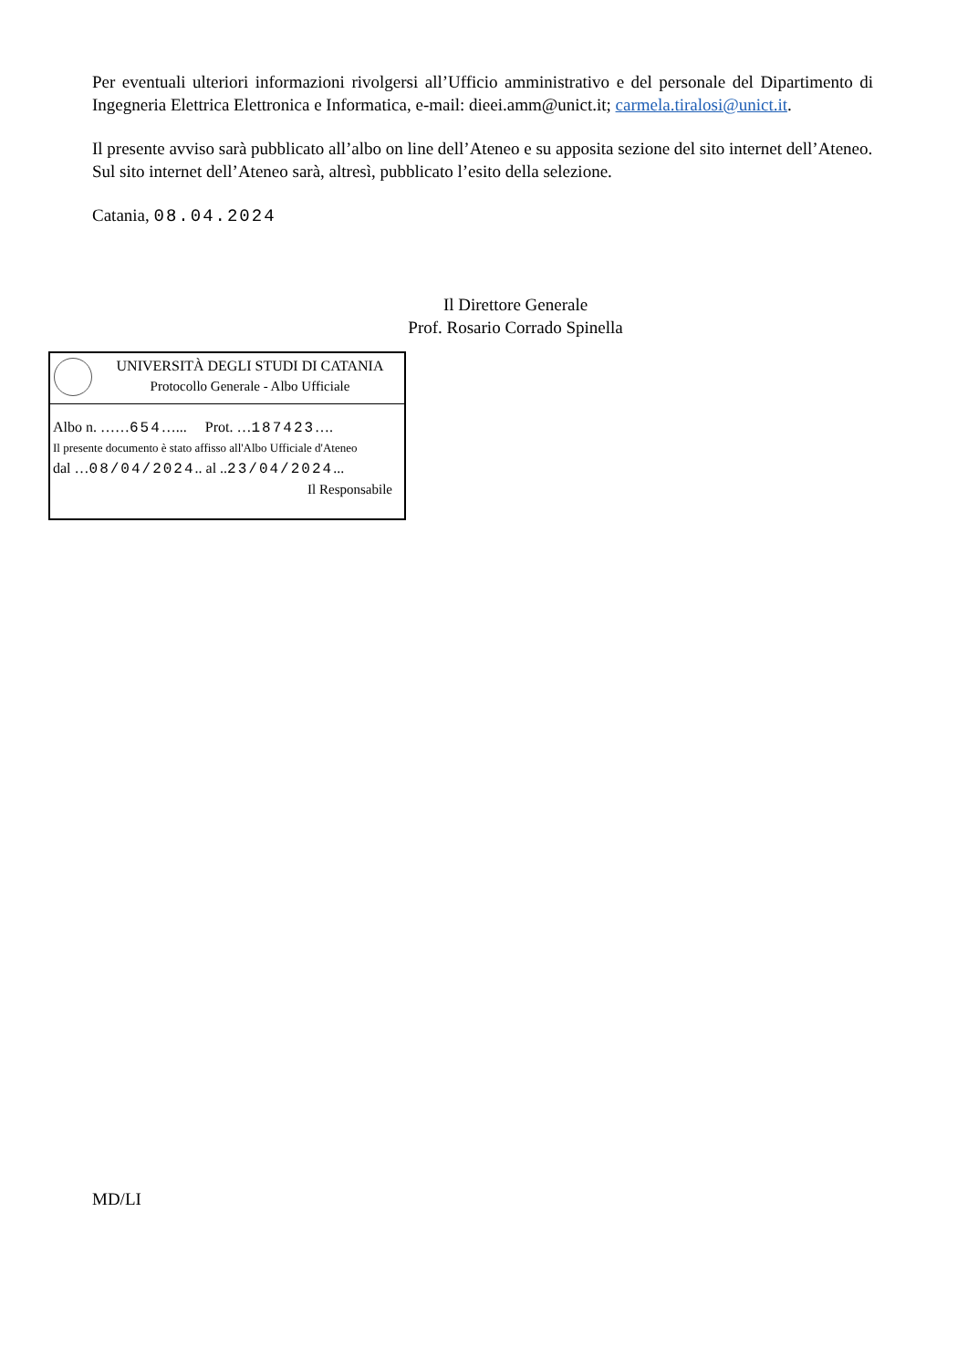Per eventuali ulteriori informazioni rivolgersi all’Ufficio amministrativo e del personale del Dipartimento di Ingegneria Elettrica Elettronica e Informatica, e-mail: dieei.amm@unict.it; carmela.tiralosi@unict.it.
Il presente avviso sarà pubblicato all’albo on line dell’Ateneo e su apposita sezione del sito internet dell’Ateneo.
Sul sito internet dell’Ateneo sarà, altresì, pubblicato l’esito della selezione.
Catania, 08.04.2024
Il Direttore Generale
Prof. Rosario Corrado Spinella
UNIVERSITÀ DEGLI STUDI DI CATANIA
Protocollo Generale - Albo Ufficiale
Albo n. ……654…... Prot. …187423….
Il presente documento è stato affisso all'Albo Ufficiale d'Ateneo
dal …08/04/2024.. al ..23/04/2024...
Il Responsabile
MD/LI